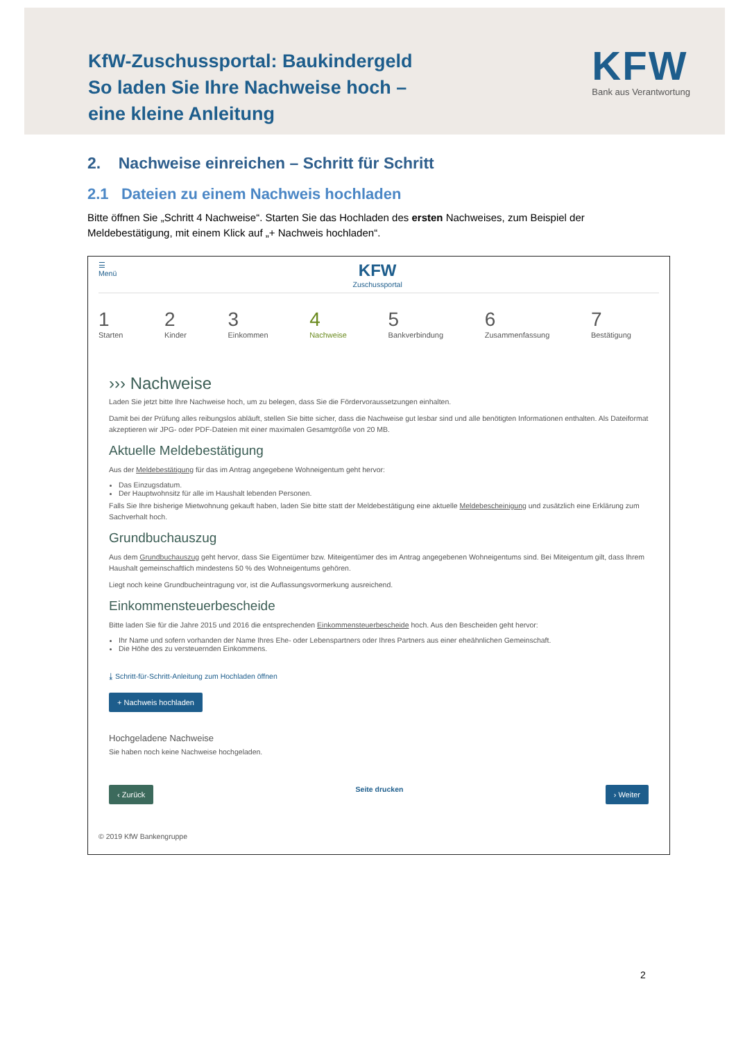KfW-Zuschussportal: Baukindergeld
So laden Sie Ihre Nachweise hoch –
eine kleine Anleitung
KFW
Bank aus Verantwortung
2. Nachweise einreichen – Schritt für Schritt
2.1 Dateien zu einem Nachweis hochladen
Bitte öffnen Sie „Schritt 4 Nachweise“. Starten Sie das Hochladen des ersten Nachweises, zum Beispiel der Meldebestätigung, mit einem Klick auf „+ Nachweis hochladen“.
☰
Menü
KFW
Zuschussportal
1
Starten
2
Kinder
3
Einkommen
4
Nachweise
5
Bankverbindung
6
Zusammenfassung
7
Bestätigung
››› Nachweise
Laden Sie jetzt bitte Ihre Nachweise hoch, um zu belegen, dass Sie die Fördervoraussetzungen einhalten.
Damit bei der Prüfung alles reibungslos abläuft, stellen Sie bitte sicher, dass die Nachweise gut lesbar sind und alle benötigten Informationen enthalten. Als Dateiformat akzeptieren wir JPG- oder PDF-Dateien mit einer maximalen Gesamtgröße von 20 MB.
Aktuelle Meldebestätigung
Aus der Meldebestätigung für das im Antrag angegebene Wohneigentum geht hervor:
Das Einzugsdatum.
Der Hauptwohnsitz für alle im Haushalt lebenden Personen.
Falls Sie Ihre bisherige Mietwohnung gekauft haben, laden Sie bitte statt der Meldebestätigung eine aktuelle Meldebescheinigung und zusätzlich eine Erklärung zum Sachverhalt hoch.
Grundbuchauszug
Aus dem Grundbuchauszug geht hervor, dass Sie Eigentümer bzw. Miteigentümer des im Antrag angegebenen Wohneigentums sind. Bei Miteigentum gilt, dass Ihrem Haushalt gemeinschaftlich mindestens 50 % des Wohneigentums gehören.
Liegt noch keine Grundbucheintragung vor, ist die Auflassungsvormerkung ausreichend.
Einkommensteuerbescheide
Bitte laden Sie für die Jahre 2015 und 2016 die entsprechenden Einkommensteuerbescheide hoch. Aus den Bescheiden geht hervor:
Ihr Name und sofern vorhanden der Name Ihres Ehe- oder Lebenspartners oder Ihres Partners aus einer eheähnlichen Gemeinschaft.
Die Höhe des zu versteuernden Einkommens.
⤓ Schritt-für-Schritt-Anleitung zum Hochladen öffnen
+ Nachweis hochladen
Hochgeladene Nachweise
Sie haben noch keine Nachweise hochgeladen.
‹ Zurück Seite drucken › Weiter
© 2019 KfW Bankengruppe
2